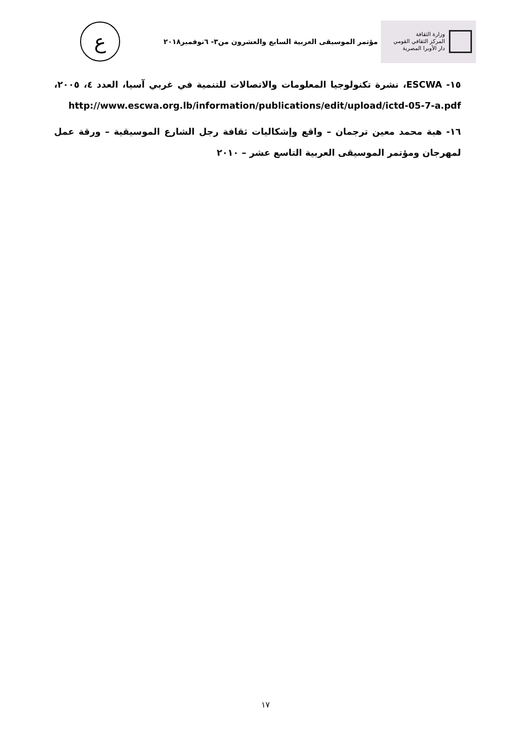وزارة الثقافة
المركز الثقافي القومي
دار الأوبرا المصرية
مؤتمر الموسيقى العربية السابع والعشرون من٣- ٦نوفمبر٢٠١٨
ع
١٥- ESCWA، نشرة تكنولوجيا المعلومات والاتصالات للتنمية في غربي آسيا، العدد ٤، ٢٠٠٥، http://www.escwa.org.lb/information/publications/edit/upload/ictd-05-7-a.pdf
١٦- هبة محمد معين ترجمان – واقع وإشكاليات ثقافة رجل الشارع الموسيقية – ورقة عمل لمهرجان ومؤتمر الموسيقى العربية التاسع عشر – ٢٠١٠
١٧